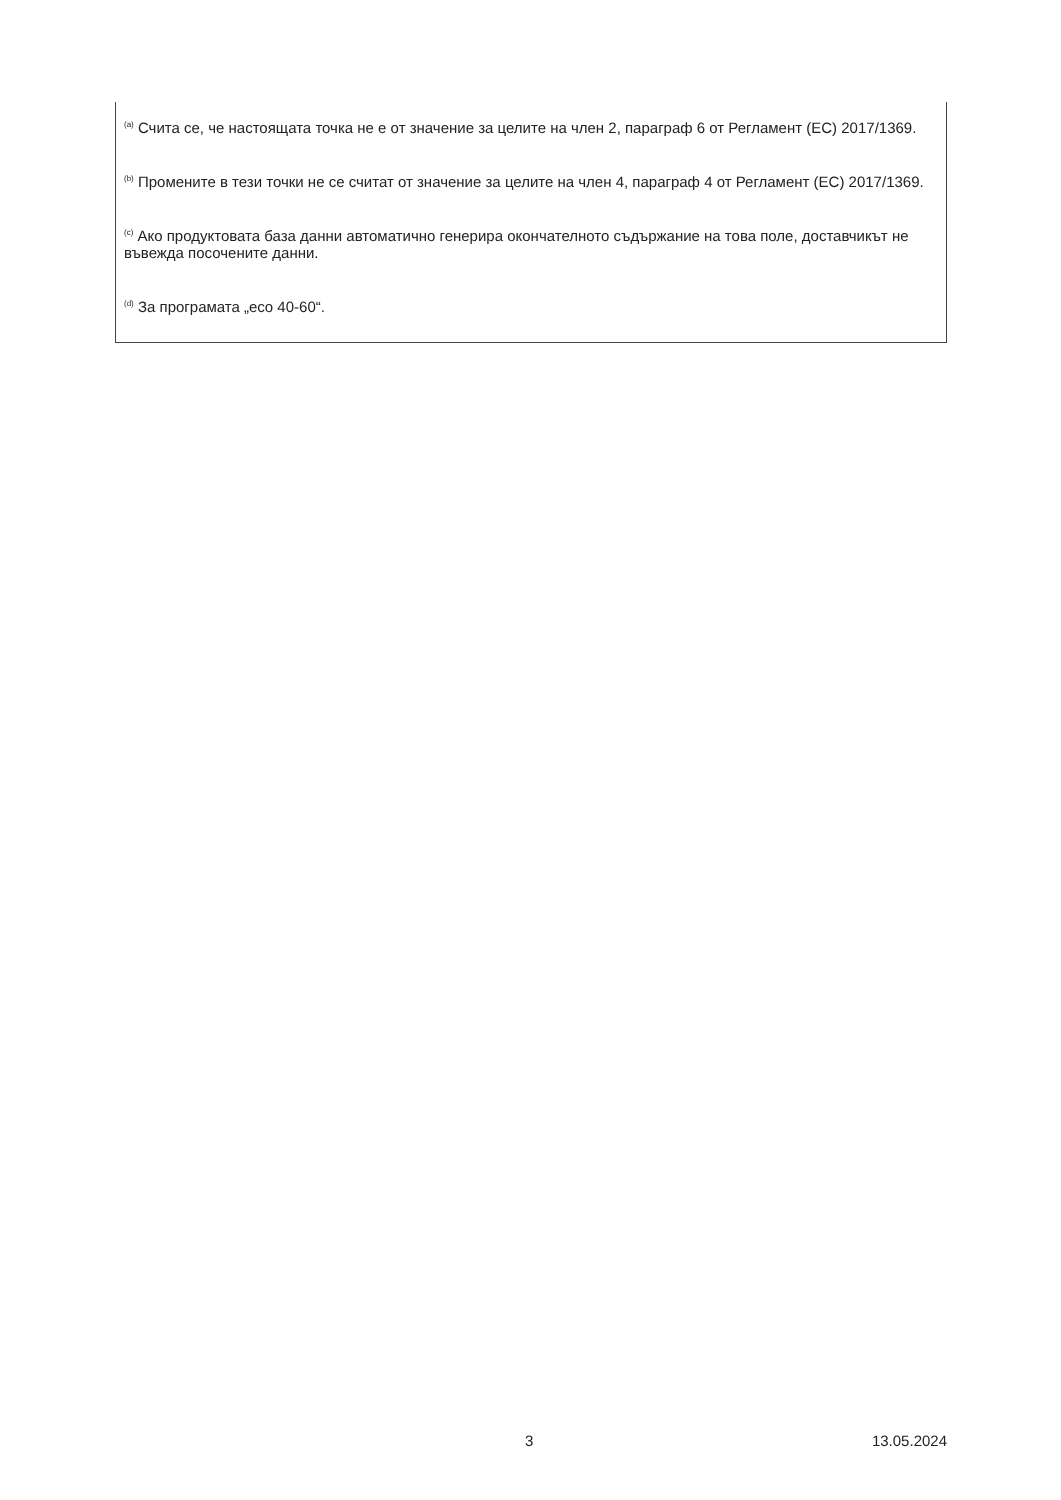<sup>(a)</sup> Счита се, че настоящата точка не е от значение за целите на член 2, параграф 6 от Регламент (ЕС) 2017/1369.
<sup>(b)</sup> Промените в тези точки не се считат от значение за целите на член 4, параграф 4 от Регламент (ЕС) 2017/1369.
<sup>(c)</sup> Ако продуктовата база данни автоматично генерира окончателното съдържание на това поле, доставчикът не въвежда посочените данни.
<sup>(d)</sup> За програмата „eco 40-60“.
3 13.05.2024